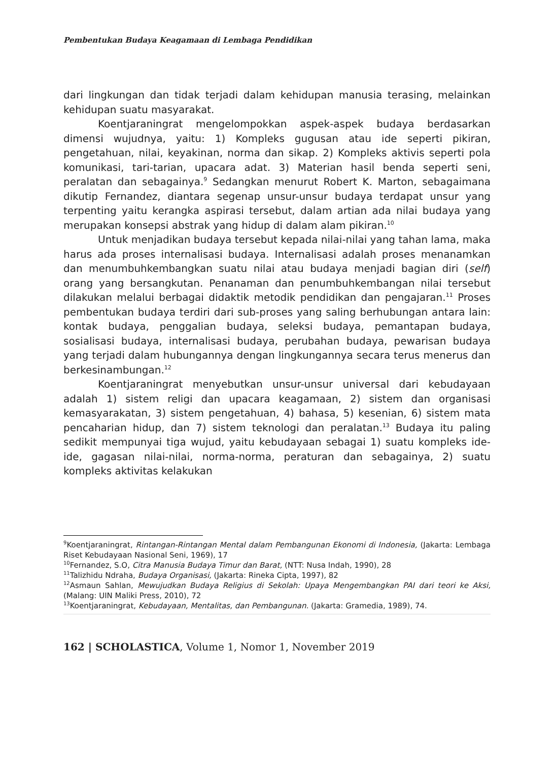Pembentukan Budaya Keagamaan di Lembaga Pendidikan
dari lingkungan dan tidak terjadi dalam kehidupan manusia terasing, melainkan kehidupan suatu masyarakat.
Koentjaraningrat mengelompokkan aspek-aspek budaya berdasarkan dimensi wujudnya, yaitu: 1) Kompleks gugusan atau ide seperti pikiran, pengetahuan, nilai, keyakinan, norma dan sikap. 2) Kompleks aktivis seperti pola komunikasi, tari-tarian, upacara adat. 3) Materian hasil benda seperti seni, peralatan dan sebagainya.<sup>9</sup> Sedangkan menurut Robert K. Marton, sebagaimana dikutip Fernandez, diantara segenap unsur-unsur budaya terdapat unsur yang terpenting yaitu kerangka aspirasi tersebut, dalam artian ada nilai budaya yang merupakan konsepsi abstrak yang hidup di dalam alam pikiran.<sup>10</sup>
Untuk menjadikan budaya tersebut kepada nilai-nilai yang tahan lama, maka harus ada proses internalisasi budaya. Internalisasi adalah proses menanamkan dan menumbuhkembangkan suatu nilai atau budaya menjadi bagian diri (self) orang yang bersangkutan. Penanaman dan penumbuhkembangan nilai tersebut dilakukan melalui berbagai didaktik metodik pendidikan dan pengajaran.<sup>11</sup> Proses pembentukan budaya terdiri dari sub-proses yang saling berhubungan antara lain: kontak budaya, penggalian budaya, seleksi budaya, pemantapan budaya, sosialisasi budaya, internalisasi budaya, perubahan budaya, pewarisan budaya yang terjadi dalam hubungannya dengan lingkungannya secara terus menerus dan berkesinambungan.<sup>12</sup>
Koentjaraningrat menyebutkan unsur-unsur universal dari kebudayaan adalah 1) sistem religi dan upacara keagamaan, 2) sistem dan organisasi kemasyarakatan, 3) sistem pengetahuan, 4) bahasa, 5) kesenian, 6) sistem mata pencaharian hidup, dan 7) sistem teknologi dan peralatan.<sup>13</sup> Budaya itu paling sedikit mempunyai tiga wujud, yaitu kebudayaan sebagai 1) suatu kompleks ide-ide, gagasan nilai-nilai, norma-norma, peraturan dan sebagainya, 2) suatu kompleks aktivitas kelakukan
<sup>9</sup> Koentjaraningrat, Rintangan-Rintangan Mental dalam Pembangunan Ekonomi di Indonesia, (Jakarta: Lembaga Riset Kebudayaan Nasional Seni, 1969), 17
<sup>10</sup> Fernandez, S.O, Citra Manusia Budaya Timur dan Barat, (NTT: Nusa Indah, 1990), 28
<sup>11</sup> Talizhidu Ndraha, Budaya Organisasi, (Jakarta: Rineka Cipta, 1997), 82
<sup>12</sup> Asmaun Sahlan, Mewujudkan Budaya Religius di Sekolah: Upaya Mengembangkan PAI dari teori ke Aksi, (Malang: UIN Maliki Press, 2010), 72
<sup>13</sup> Koentjaraningrat, Kebudayaan, Mentalitas, dan Pembangunan. (Jakarta: Gramedia, 1989), 74.
162 | SCHOLASTICA, Volume 1, Nomor 1, November 2019